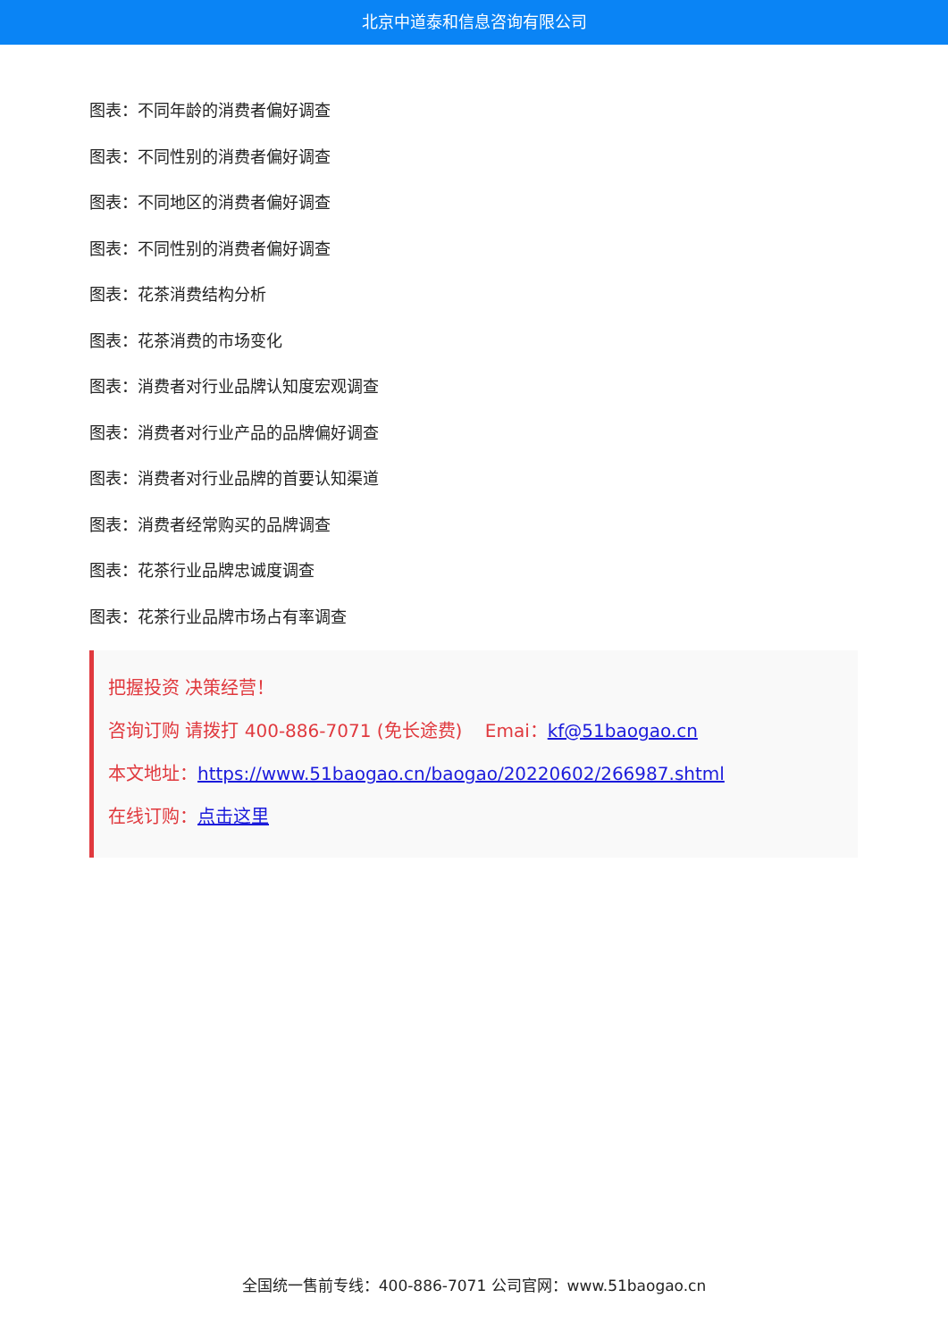北京中道泰和信息咨询有限公司
图表：不同年龄的消费者偏好调查
图表：不同性别的消费者偏好调查
图表：不同地区的消费者偏好调查
图表：不同性别的消费者偏好调查
图表：花茶消费结构分析
图表：花茶消费的市场变化
图表：消费者对行业品牌认知度宏观调查
图表：消费者对行业产品的品牌偏好调查
图表：消费者对行业品牌的首要认知渠道
图表：消费者经常购买的品牌调查
图表：花茶行业品牌忠诚度调查
图表：花茶行业品牌市场占有率调查
把握投资 决策经营！
咨询订购 请拨打 400-886-7071 (免长途费) Emai：kf@51baogao.cn
本文地址：https://www.51baogao.cn/baogao/20220602/266987.shtml
在线订购：点击这里
全国统一售前专线：400-886-7071 公司官网：www.51baogao.cn